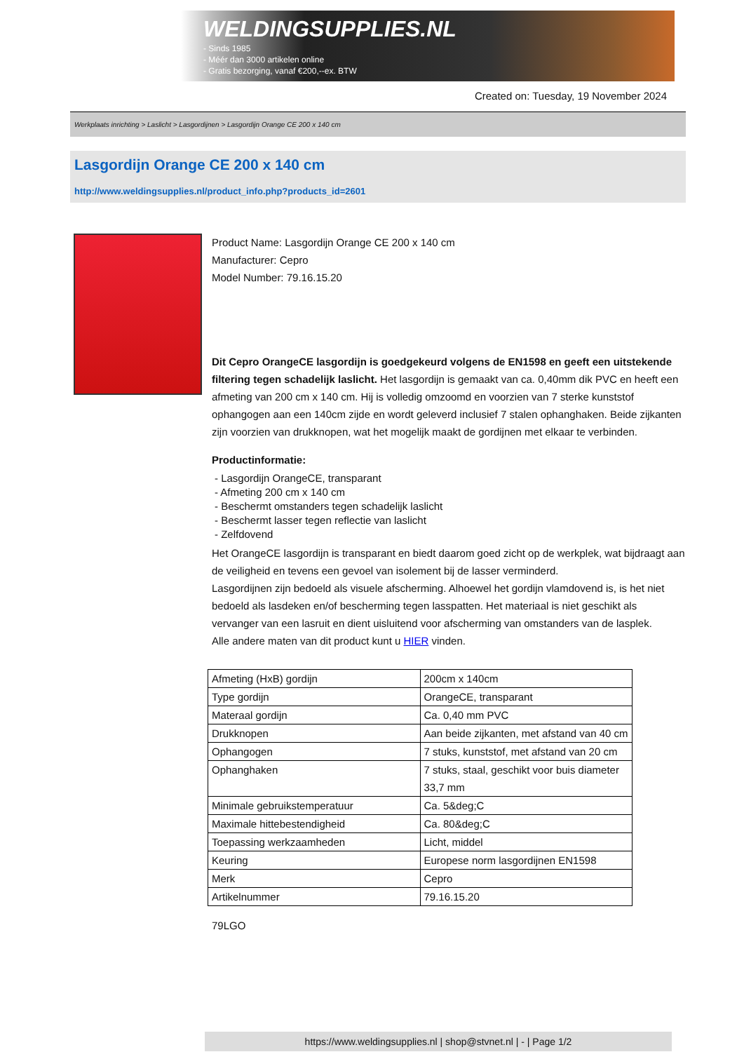WELDINGSUPPLIES.NL
- Sinds 1985
- Méér dan 3000 artikelen online
- Gratis bezorging, vanaf €200,--ex. BTW
Created on: Tuesday, 19 November 2024
Werkplaats inrichting > Laslicht > Lasgordijnen > Lasgordijn Orange CE 200 x 140 cm
Lasgordijn Orange CE 200 x 140 cm
http://www.weldingsupplies.nl/product_info.php?products_id=2601
Product Name: Lasgordijn Orange CE 200 x 140 cm
Manufacturer: Cepro
Model Number: 79.16.15.20
Dit Cepro OrangeCE lasgordijn is goedgekeurd volgens de EN1598 en geeft een uitstekende filtering tegen schadelijk laslicht. Het lasgordijn is gemaakt van ca. 0,40mm dik PVC en heeft een afmeting van 200 cm x 140 cm. Hij is volledig omzoomd en voorzien van 7 sterke kunststof ophangogen aan een 140cm zijde en wordt geleverd inclusief 7 stalen ophanghaken. Beide zijkanten zijn voorzien van drukknopen, wat het mogelijk maakt de gordijnen met elkaar te verbinden.
Productinformatie:
- Lasgordijn OrangeCE, transparant
- Afmeting 200 cm x 140 cm
- Beschermt omstanders tegen schadelijk laslicht
- Beschermt lasser tegen reflectie van laslicht
- Zelfdovend
Het OrangeCE lasgordijn is transparant en biedt daarom goed zicht op de werkplek, wat bijdraagt aan de veiligheid en tevens een gevoel van isolement bij de lasser verminderd.
Lasgordijnen zijn bedoeld als visuele afscherming. Alhoewel het gordijn vlamdovend is, is het niet bedoeld als lasdeken en/of bescherming tegen lasspatten. Het materiaal is niet geschikt als vervanger van een lasruit en dient uisluitend voor afscherming van omstanders van de lasplek.
Alle andere maten van dit product kunt u HIER vinden.
| Afmeting (HxB) gordijn | 200cm x 140cm |
| Type gordijn | OrangeCE, transparant |
| Materaal gordijn | Ca. 0,40 mm PVC |
| Drukknopen | Aan beide zijkanten, met afstand van 40 cm |
| Ophangogen | 7 stuks, kunststof, met afstand van 20 cm |
| Ophanghaken | 7 stuks, staal, geschikt voor buis diameter 33,7 mm |
| Minimale gebruikstemperatuur | Ca. 5&deg;C |
| Maximale hittebestendigheid | Ca. 80&deg;C |
| Toepassing werkzaamheden | Licht, middel |
| Keuring | Europese norm lasgordijnen EN1598 |
| Merk | Cepro |
| Artikelnummer | 79.16.15.20 |
79LGO
https://www.weldingsupplies.nl | shop@stvnet.nl | - | Page 1/2